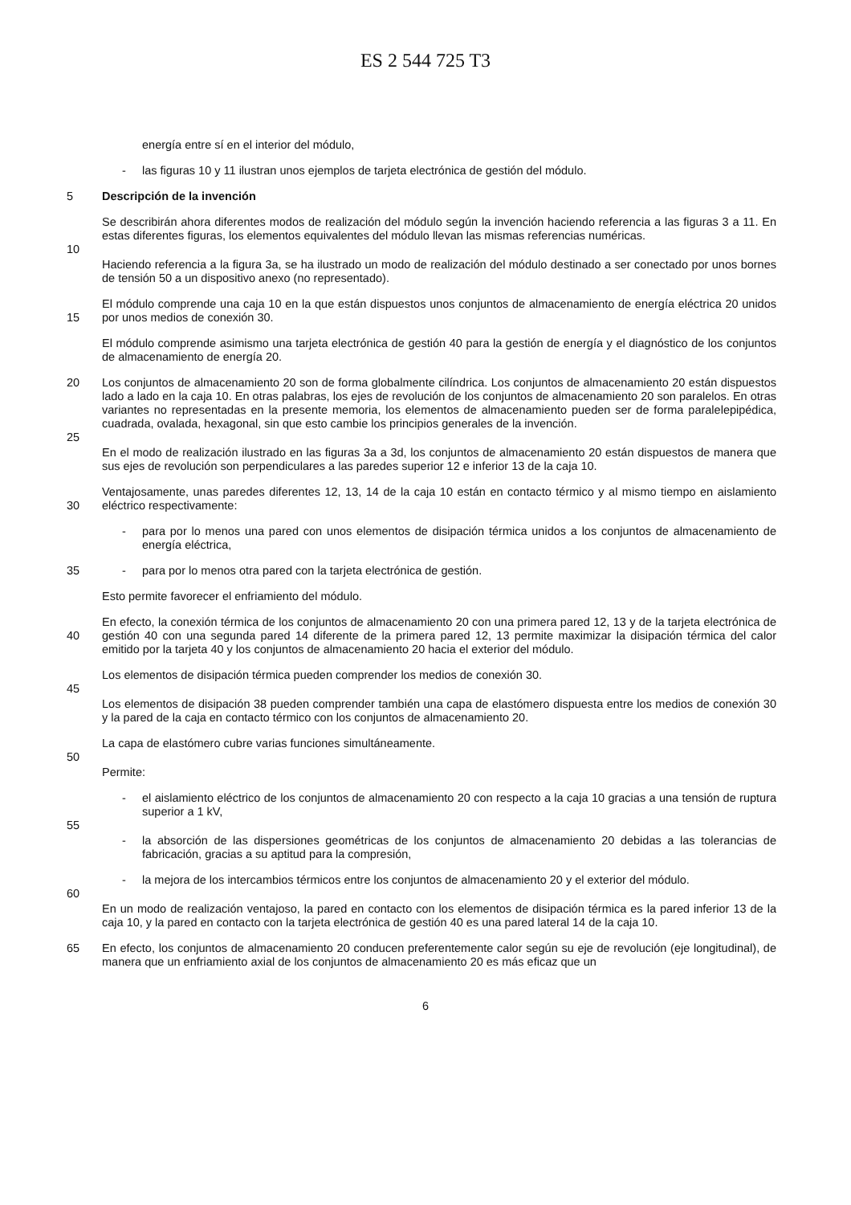ES 2 544 725 T3
energía entre sí en el interior del módulo,
- las figuras 10 y 11 ilustran unos ejemplos de tarjeta electrónica de gestión del módulo.
5 Descripción de la invención
Se describirán ahora diferentes modos de realización del módulo según la invención haciendo referencia a las figuras 3 a 11. En estas diferentes figuras, los elementos equivalentes del módulo llevan las mismas referencias numéricas.
10
Haciendo referencia a la figura 3a, se ha ilustrado un modo de realización del módulo destinado a ser conectado por unos bornes de tensión 50 a un dispositivo anexo (no representado).
15 El módulo comprende una caja 10 en la que están dispuestos unos conjuntos de almacenamiento de energía eléctrica 20 unidos por unos medios de conexión 30.
El módulo comprende asimismo una tarjeta electrónica de gestión 40 para la gestión de energía y el diagnóstico de los conjuntos de almacenamiento de energía 20.
20 Los conjuntos de almacenamiento 20 son de forma globalmente cilíndrica. Los conjuntos de almacenamiento 20 están dispuestos lado a lado en la caja 10. En otras palabras, los ejes de revolución de los conjuntos de almacenamiento 20 son paralelos. En otras variantes no representadas en la presente memoria, los elementos de almacenamiento pueden ser de forma paralelepipédica, cuadrada, ovalada, hexagonal, sin que esto cambie los principios generales de la invención.
25
En el modo de realización ilustrado en las figuras 3a a 3d, los conjuntos de almacenamiento 20 están dispuestos de manera que sus ejes de revolución son perpendiculares a las paredes superior 12 e inferior 13 de la caja 10.
30 Ventajosamente, unas paredes diferentes 12, 13, 14 de la caja 10 están en contacto térmico y al mismo tiempo en aislamiento eléctrico respectivamente:
- para por lo menos una pared con unos elementos de disipación térmica unidos a los conjuntos de almacenamiento de energía eléctrica,
35 - para por lo menos otra pared con la tarjeta electrónica de gestión.
Esto permite favorecer el enfriamiento del módulo.
40 En efecto, la conexión térmica de los conjuntos de almacenamiento 20 con una primera pared 12, 13 y de la tarjeta electrónica de gestión 40 con una segunda pared 14 diferente de la primera pared 12, 13 permite maximizar la disipación térmica del calor emitido por la tarjeta 40 y los conjuntos de almacenamiento 20 hacia el exterior del módulo.
Los elementos de disipación térmica pueden comprender los medios de conexión 30.
45
Los elementos de disipación 38 pueden comprender también una capa de elastómero dispuesta entre los medios de conexión 30 y la pared de la caja en contacto térmico con los conjuntos de almacenamiento 20.
La capa de elastómero cubre varias funciones simultáneamente.
50
Permite:
- el aislamiento eléctrico de los conjuntos de almacenamiento 20 con respecto a la caja 10 gracias a una tensión de ruptura superior a 1 kV,
55
- la absorción de las dispersiones geométricas de los conjuntos de almacenamiento 20 debidas a las tolerancias de fabricación, gracias a su aptitud para la compresión,
- la mejora de los intercambios térmicos entre los conjuntos de almacenamiento 20 y el exterior del módulo.
60
En un modo de realización ventajoso, la pared en contacto con los elementos de disipación térmica es la pared inferior 13 de la caja 10, y la pared en contacto con la tarjeta electrónica de gestión 40 es una pared lateral 14 de la caja 10.
65 En efecto, los conjuntos de almacenamiento 20 conducen preferentemente calor según su eje de revolución (eje longitudinal), de manera que un enfriamiento axial de los conjuntos de almacenamiento 20 es más eficaz que un
6